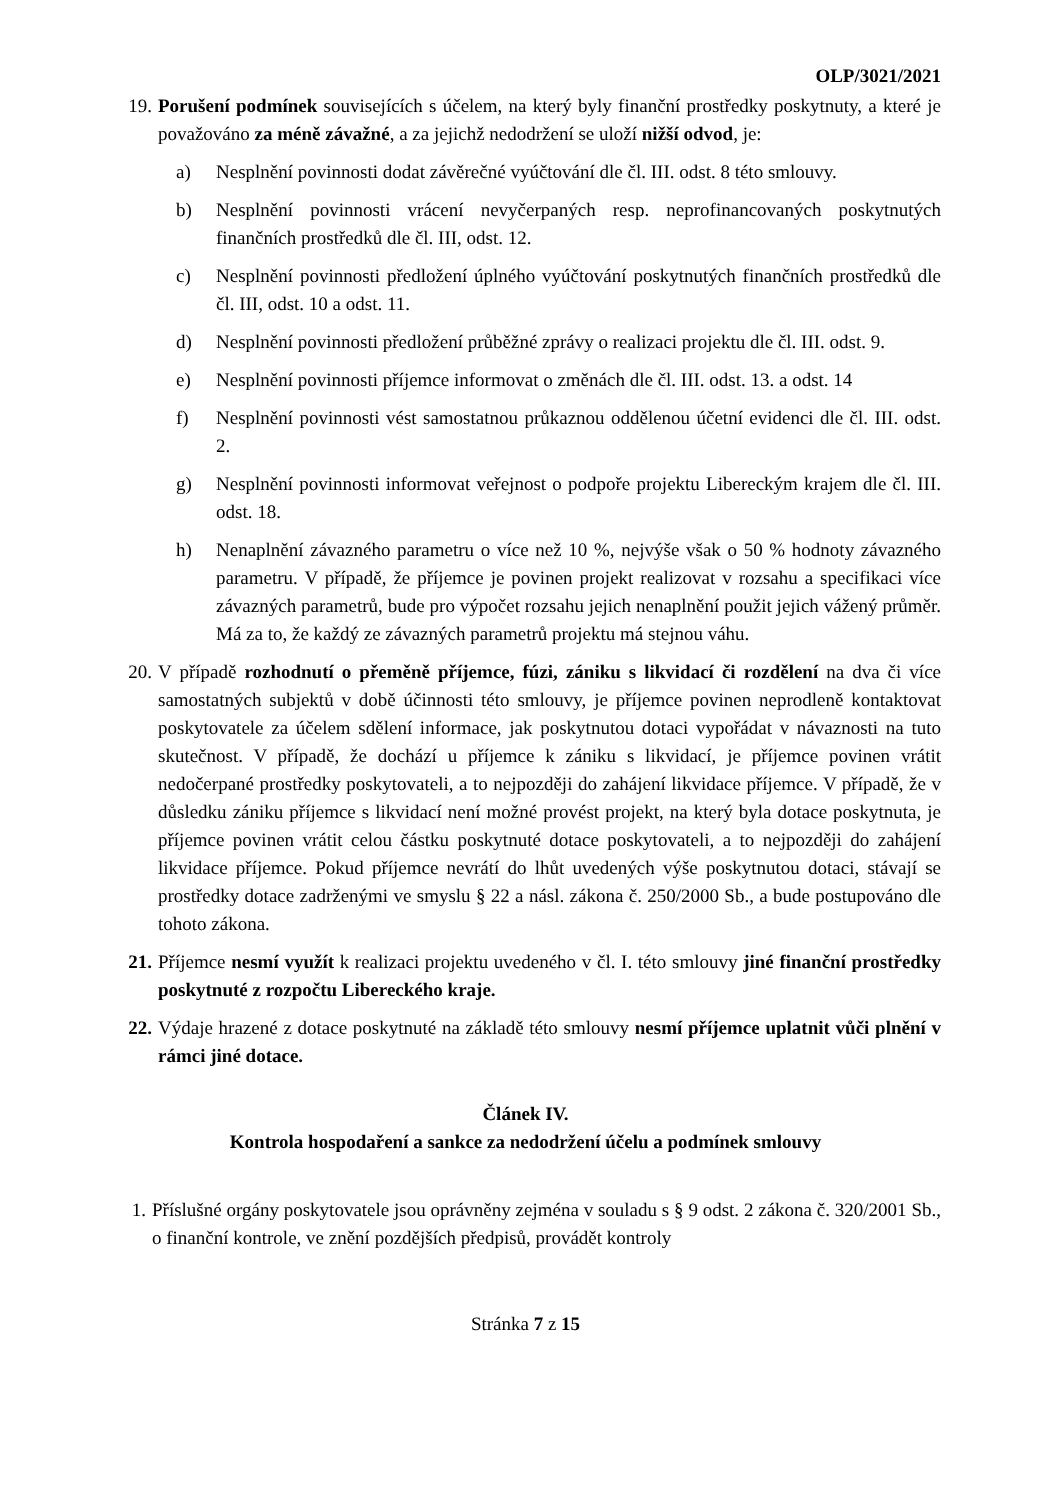OLP/3021/2021
19. Porušení podmínek souvisejících s účelem, na který byly finanční prostředky poskytnuty, a které je považováno za méně závažné, a za jejichž nedodržení se uloží nižší odvod, je:
a) Nesplnění povinnosti dodat závěrečné vyúčtování dle čl. III. odst. 8 této smlouvy.
b) Nesplnění povinnosti vrácení nevyčerpaných resp. neprofinancovaných poskytnutých finančních prostředků dle čl. III, odst. 12.
c) Nesplnění povinnosti předložení úplného vyúčtování poskytnutých finančních prostředků dle čl. III, odst. 10 a odst. 11.
d) Nesplnění povinnosti předložení průběžné zprávy o realizaci projektu dle čl. III. odst. 9.
e) Nesplnění povinnosti příjemce informovat o změnách dle čl. III. odst. 13. a odst. 14
f) Nesplnění povinnosti vést samostatnou průkaznou oddělenou účetní evidenci dle čl. III. odst. 2.
g) Nesplnění povinnosti informovat veřejnost o podpoře projektu Libereckým krajem dle čl. III. odst. 18.
h) Nenaplnění závazného parametru o více než 10 %, nejvýše však o 50 % hodnoty závazného parametru. V případě, že příjemce je povinen projekt realizovat v rozsahu a specifikaci více závazných parametrů, bude pro výpočet rozsahu jejich nenaplnění použit jejich vážený průměr. Má za to, že každý ze závazných parametrů projektu má stejnou váhu.
20. V případě rozhodnutí o přeměně příjemce, fúzi, zániku s likvidací či rozdělení na dva či více samostatných subjektů v době účinnosti této smlouvy, je příjemce povinen neprodleně kontaktovat poskytovatele za účelem sdělení informace, jak poskytnutou dotaci vypořádat v návaznosti na tuto skutečnost. V případě, že dochází u příjemce k zániku s likvidací, je příjemce povinen vrátit nedočerpané prostředky poskytovateli, a to nejpozději do zahájení likvidace příjemce. V případě, že v důsledku zániku příjemce s likvidací není možné provést projekt, na který byla dotace poskytnuta, je příjemce povinen vrátit celou částku poskytnuté dotace poskytovateli, a to nejpozději do zahájení likvidace příjemce. Pokud příjemce nevrátí do lhůt uvedených výše poskytnutou dotaci, stávají se prostředky dotace zadrženými ve smyslu § 22 a násl. zákona č. 250/2000 Sb., a bude postupováno dle tohoto zákona.
21. Příjemce nesmí využít k realizaci projektu uvedeného v čl. I. této smlouvy jiné finanční prostředky poskytnuté z rozpočtu Libereckého kraje.
22. Výdaje hrazené z dotace poskytnuté na základě této smlouvy nesmí příjemce uplatnit vůči plnění v rámci jiné dotace.
Článek IV.
Kontrola hospodaření a sankce za nedodržení účelu a podmínek smlouvy
1. Příslušné orgány poskytovatele jsou oprávněny zejména v souladu s § 9 odst. 2 zákona č. 320/2001 Sb., o finanční kontrole, ve znění pozdějších předpisů, provádět kontroly
Stránka 7 z 15